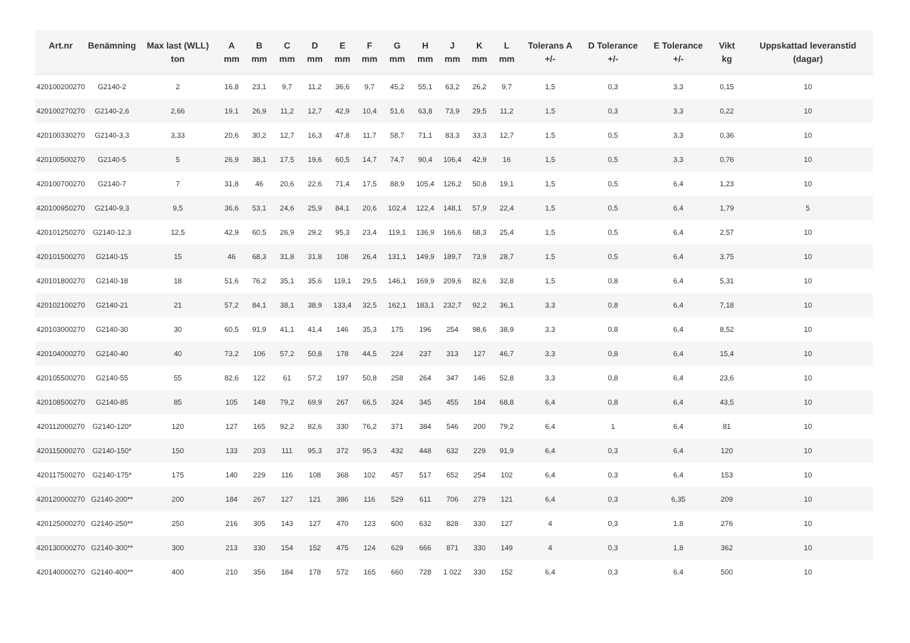| Art.nr | Benämning | Max last (WLL) ton | A mm | B mm | C mm | D mm | E mm | F mm | G mm | H mm | J mm | K mm | L mm | Tolerans A +/- | D Tolerance +/- | E Tolerance +/- | Vikt kg | Uppskattad leveranstid (dagar) |
| --- | --- | --- | --- | --- | --- | --- | --- | --- | --- | --- | --- | --- | --- | --- | --- | --- | --- | --- |
| 420100200270 | G2140-2 | 2 | 16,8 | 23,1 | 9,7 | 11,2 | 36,6 | 9,7 | 45,2 | 55,1 | 63,2 | 26,2 | 9,7 | 1,5 | 0,3 | 3,3 | 0,15 | 10 |
| 420100270270 | G2140-2,6 | 2,66 | 19,1 | 26,9 | 11,2 | 12,7 | 42,9 | 10,4 | 51,6 | 63,8 | 73,9 | 29,5 | 11,2 | 1,5 | 0,3 | 3,3 | 0,22 | 10 |
| 420100330270 | G2140-3,3 | 3,33 | 20,6 | 30,2 | 12,7 | 16,3 | 47,8 | 11,7 | 58,7 | 71,1 | 83,3 | 33,3 | 12,7 | 1,5 | 0,5 | 3,3 | 0,36 | 10 |
| 420100500270 | G2140-5 | 5 | 26,9 | 38,1 | 17,5 | 19,6 | 60,5 | 14,7 | 74,7 | 90,4 | 106,4 | 42,9 | 16 | 1,5 | 0,5 | 3,3 | 0,76 | 10 |
| 420100700270 | G2140-7 | 7 | 31,8 | 46 | 20,6 | 22,6 | 71,4 | 17,5 | 88,9 | 105,4 | 126,2 | 50,8 | 19,1 | 1,5 | 0,5 | 6,4 | 1,23 | 10 |
| 420100950270 | G2140-9,3 | 9,5 | 36,6 | 53,1 | 24,6 | 25,9 | 84,1 | 20,6 | 102,4 | 122,4 | 148,1 | 57,9 | 22,4 | 1,5 | 0,5 | 6,4 | 1,79 | 5 |
| 420101250270 | G2140-12,3 | 12,5 | 42,9 | 60,5 | 26,9 | 29,2 | 95,3 | 23,4 | 119,1 | 136,9 | 166,6 | 68,3 | 25,4 | 1,5 | 0,5 | 6,4 | 2,57 | 10 |
| 420101500270 | G2140-15 | 15 | 46 | 68,3 | 31,8 | 31,8 | 108 | 26,4 | 131,1 | 149,9 | 189,7 | 73,9 | 28,7 | 1,5 | 0,5 | 6,4 | 3,75 | 10 |
| 420101800270 | G2140-18 | 18 | 51,6 | 76,2 | 35,1 | 35,6 | 119,1 | 29,5 | 146,1 | 169,9 | 209,6 | 82,6 | 32,8 | 1,5 | 0,8 | 6,4 | 5,31 | 10 |
| 420102100270 | G2140-21 | 21 | 57,2 | 84,1 | 38,1 | 38,9 | 133,4 | 32,5 | 162,1 | 183,1 | 232,7 | 92,2 | 36,1 | 3,3 | 0,8 | 6,4 | 7,18 | 10 |
| 420103000270 | G2140-30 | 30 | 60,5 | 91,9 | 41,1 | 41,4 | 146 | 35,3 | 175 | 196 | 254 | 98,6 | 38,9 | 3,3 | 0,8 | 6,4 | 8,52 | 10 |
| 420104000270 | G2140-40 | 40 | 73,2 | 106 | 57,2 | 50,8 | 178 | 44,5 | 224 | 237 | 313 | 127 | 46,7 | 3,3 | 0,8 | 6,4 | 15,4 | 10 |
| 420105500270 | G2140-55 | 55 | 82,6 | 122 | 61 | 57,2 | 197 | 50,8 | 258 | 264 | 347 | 146 | 52,8 | 3,3 | 0,8 | 6,4 | 23,6 | 10 |
| 420108500270 | G2140-85 | 85 | 105 | 148 | 79,2 | 69,9 | 267 | 66,5 | 324 | 345 | 455 | 184 | 68,8 | 6,4 | 0,8 | 6,4 | 43,5 | 10 |
| 420112000270 | G2140-120* | 120 | 127 | 165 | 92,2 | 82,6 | 330 | 76,2 | 371 | 384 | 546 | 200 | 79,2 | 6,4 | 1 | 6,4 | 81 | 10 |
| 420115000270 | G2140-150* | 150 | 133 | 203 | 111 | 95,3 | 372 | 95,3 | 432 | 448 | 632 | 229 | 91,9 | 6,4 | 0,3 | 6,4 | 120 | 10 |
| 420117500270 | G2140-175* | 175 | 140 | 229 | 116 | 108 | 368 | 102 | 457 | 517 | 652 | 254 | 102 | 6,4 | 0,3 | 6,4 | 153 | 10 |
| 420120000270 | G2140-200** | 200 | 184 | 267 | 127 | 121 | 386 | 116 | 529 | 611 | 706 | 279 | 121 | 6,4 | 0,3 | 6,35 | 209 | 10 |
| 420125000270 | G2140-250** | 250 | 216 | 305 | 143 | 127 | 470 | 123 | 600 | 632 | 828 | 330 | 127 | 4 | 0,3 | 1,8 | 276 | 10 |
| 420130000270 | G2140-300** | 300 | 213 | 330 | 154 | 152 | 475 | 124 | 629 | 666 | 871 | 330 | 149 | 4 | 0,3 | 1,8 | 362 | 10 |
| 420140000270 | G2140-400** | 400 | 210 | 356 | 184 | 178 | 572 | 165 | 660 | 728 | 1 022 | 330 | 152 | 6,4 | 0,3 | 6,4 | 500 | 10 |